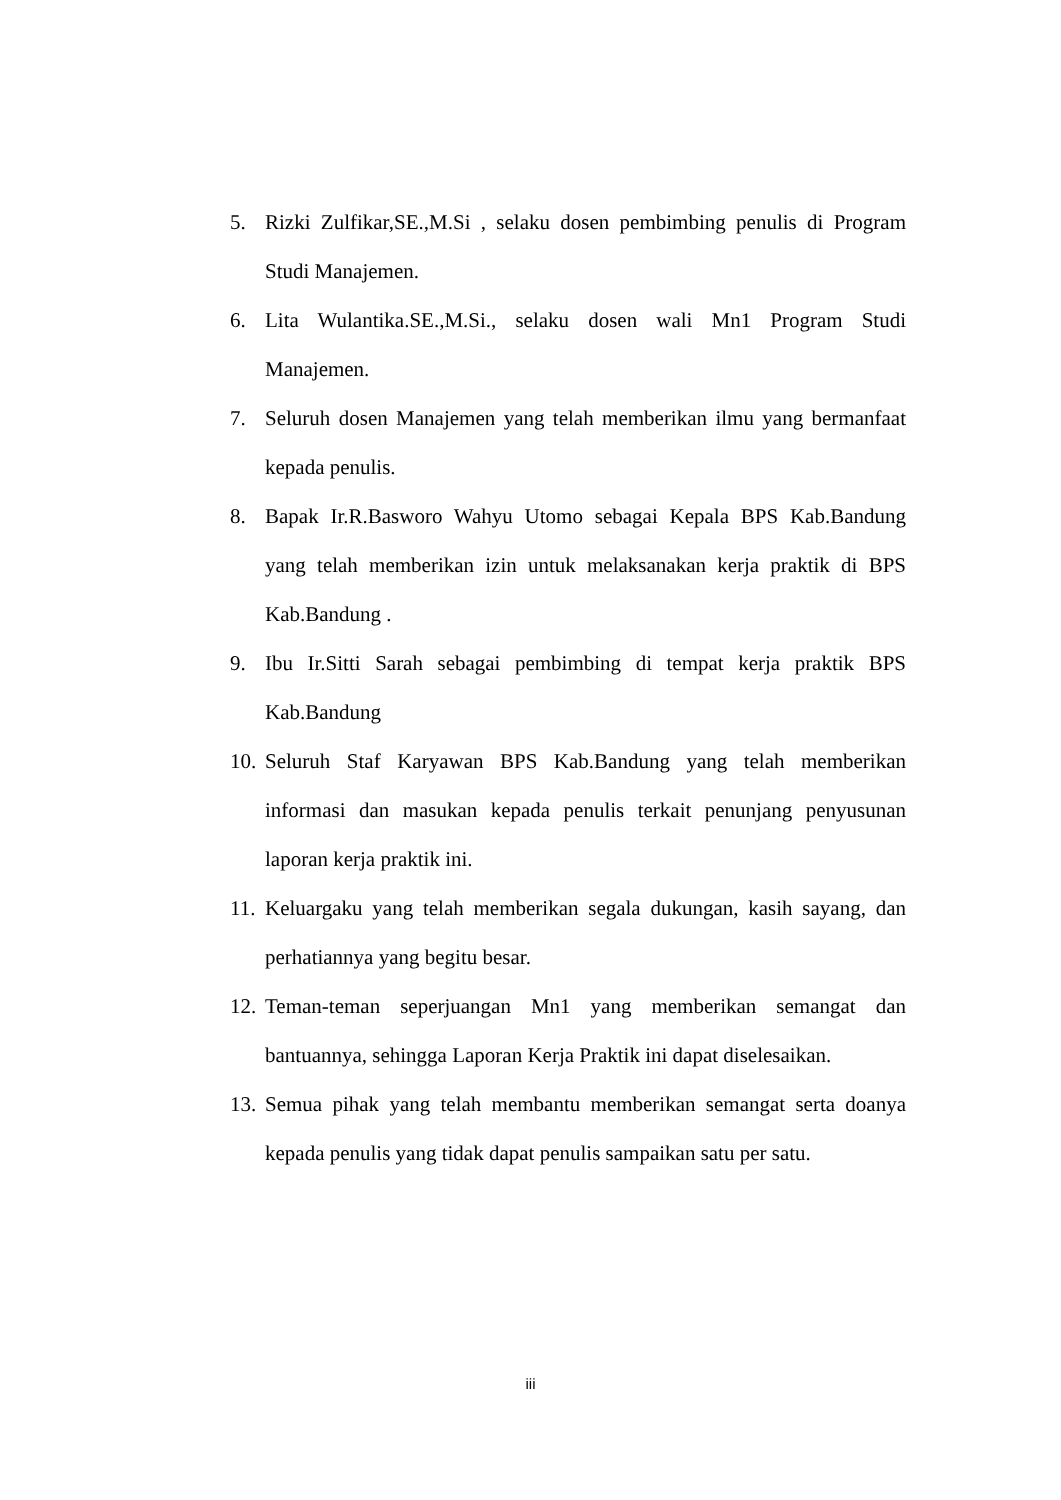5. Rizki Zulfikar,SE.,M.Si , selaku dosen pembimbing penulis di Program Studi Manajemen.
6. Lita Wulantika.SE.,M.Si., selaku dosen wali Mn1 Program Studi Manajemen.
7. Seluruh dosen Manajemen yang telah memberikan ilmu yang bermanfaat kepada penulis.
8. Bapak Ir.R.Basworo Wahyu Utomo sebagai Kepala BPS Kab.Bandung yang telah memberikan izin untuk melaksanakan kerja praktik di BPS Kab.Bandung .
9. Ibu Ir.Sitti Sarah sebagai pembimbing di tempat kerja praktik BPS Kab.Bandung
10.
Seluruh Staf Karyawan BPS Kab.Bandung yang telah memberikan informasi dan masukan kepada penulis terkait penunjang penyusunan laporan kerja praktik ini.
11.
Keluargaku yang telah memberikan segala dukungan, kasih sayang, dan perhatiannya yang begitu besar.
12.
Teman-teman seperjuangan Mn1 yang memberikan semangat dan bantuannya, sehingga Laporan Kerja Praktik ini dapat diselesaikan.
13.
Semua pihak yang telah membantu memberikan semangat serta doanya kepada penulis yang tidak dapat penulis sampaikan satu per satu.
iii